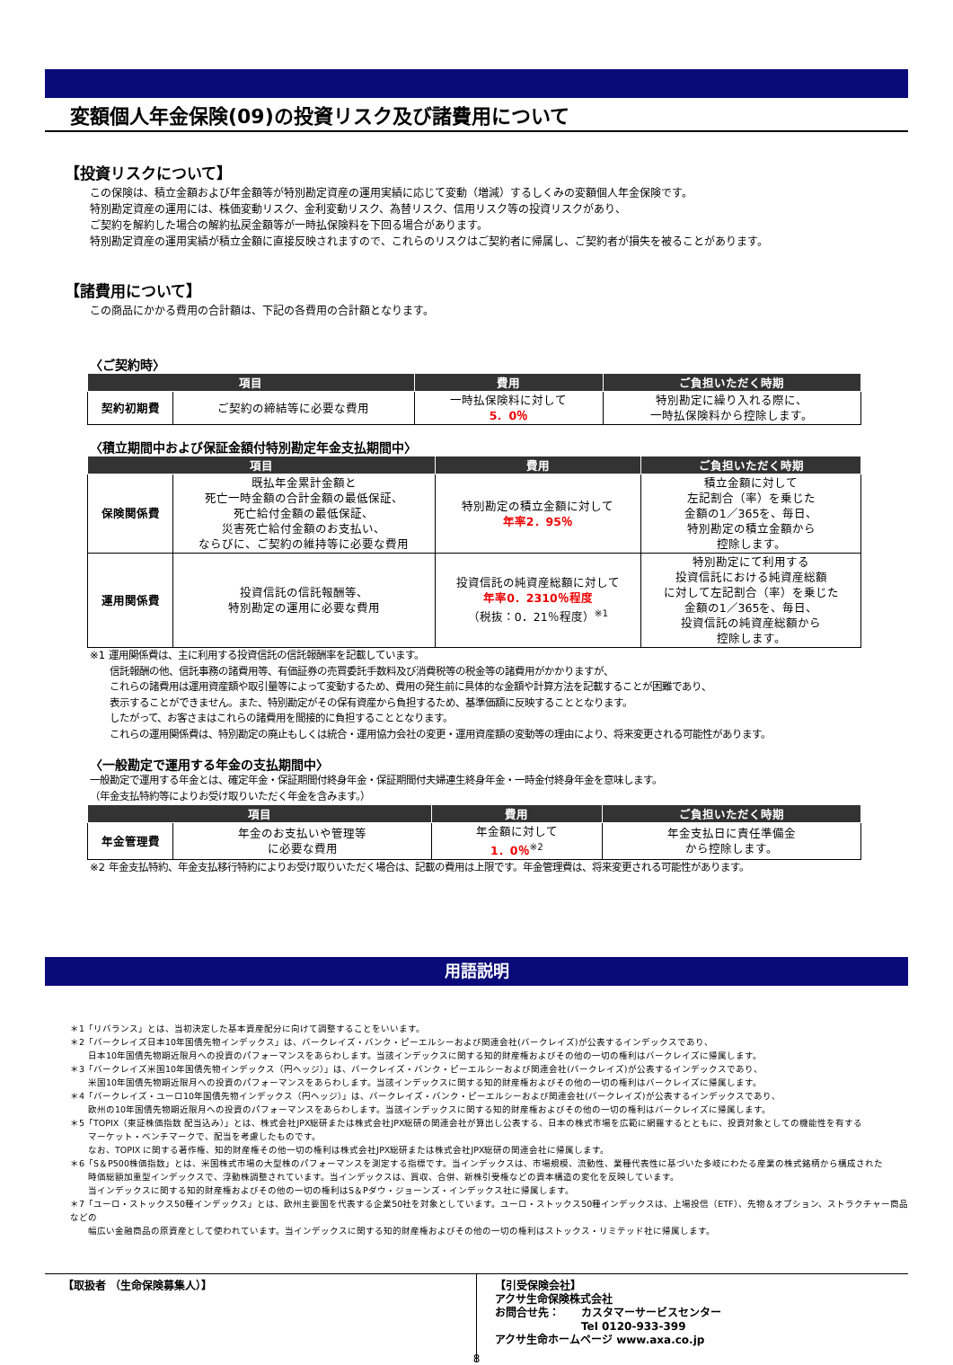変額個人年金保険(09)の投資リスク及び諸費用について
【投資リスクについて】
この保険は、積立金額および年金額等が特別勘定資産の運用実績に応じて変動（増減）するしくみの変額個人年金保険です。
特別勘定資産の運用には、株価変動リスク、金利変動リスク、為替リスク、信用リスク等の投資リスクがあり、
ご契約を解約した場合の解約払戻金額等が一時払保険料を下回る場合があります。
特別勘定資産の運用実績が積立金額に直接反映されますので、これらのリスクはご契約者に帰属し、ご契約者が損失を被ることがあります。
【諸費用について】
この商品にかかる費用の合計額は、下記の各費用の合計額となります。
〈ご契約時〉
| 項目 | | 費用 | ご負担いただく時期 |
| --- | --- | --- | --- |
| 契約初期費 | ご契約の締結等に必要な費用 | 一時払保険料に対して 5．0％ | 特別勘定に繰り入れる際に、 一時払保険料から控除します。 |
〈積立期間中および保証金額付特別勘定年金支払期間中〉
| 項目 | | 費用 | ご負担いただく時期 |
| --- | --- | --- | --- |
| 保険関係費 | 既払年金累計金額と 死亡一時金額の合計金額の最低保証、 死亡給付金額の最低保証、 災害死亡給付金額のお支払い、 ならびに、ご契約の維持等に必要な費用 | 特別勘定の積立金額に対して 年率2．95％ | 積立金額に対して 左記割合（率）を乗じた 金額の1／365を、毎日、 特別勘定の積立金額から 控除します。 |
| 運用関係費 | 投資信託の信託報酬等、 特別勘定の運用に必要な費用 | 投資信託の純資産総額に対して 年率0．2310％程度 （税抜：0．21％程度）<sup>※1</sup> | 特別勘定にて利用する 投資信託における純資産総額 に対して左記割合（率）を乗じた 金額の1／365を、毎日、 投資信託の純資産総額から 控除します。 |
※1 運用関係費は、主に利用する投資信託の信託報酬率を記載しています。
　　信託報酬の他、信託事務の諸費用等、有価証券の売買委託手数料及び消費税等の税金等の諸費用がかかりますが、
　　これらの諸費用は運用資産額や取引量等によって変動するため、費用の発生前に具体的な金額や計算方法を記載することが困難であり、
　　表示することができません。また、特別勘定がその保有資産から負担するため、基準価額に反映することとなります。
　　したがって、お客さまはこれらの諸費用を間接的に負担することとなります。
　　これらの運用関係費は、特別勘定の廃止もしくは統合・運用協力会社の変更・運用資産額の変動等の理由により、将来変更される可能性があります。
〈一般勘定で運用する年金の支払期間中〉
一般勘定で運用する年金とは、確定年金・保証期間付終身年金・保証期間付夫婦連生終身年金・一時金付終身年金を意味します。
（年金支払特約等によりお受け取りいただく年金を含みます。）
| 項目 | | 費用 | ご負担いただく時期 |
| --- | --- | --- | --- |
| 年金管理費 | 年金のお支払いや管理等 に必要な費用 | 年金額に対して 1．0％<sup>※2</sup> | 年金支払日に責任準備金 から控除します。 |
※2 年金支払特約、年金支払移行特約によりお受け取りいただく場合は、記載の費用は上限です。年金管理費は、将来変更される可能性があります。
用語説明
＊1「リバランス」とは、当初決定した基本資産配分に向けて調整することをいいます。
＊2「バークレイズ日本10年国債先物インデックス」は、バークレイズ・バンク・ピーエルシーおよび関連会社(バークレイズ)が公表するインデックスであり、
　　日本10年国債先物期近限月への投資のパフォーマンスをあらわします。当該インデックスに関する知的財産権およびその他の一切の権利はバークレイズに帰属します。
＊3「バークレイズ米国10年国債先物インデックス（円ヘッジ）」は、バークレイズ・バンク・ピーエルシーおよび関連会社(バークレイズ)が公表するインデックスであり、
　　米国10年国債先物期近限月への投資のパフォーマンスをあらわします。当該インデックスに関する知的財産権およびその他の一切の権利はバークレイズに帰属します。
＊4「バークレイズ・ユーロ10年国債先物インデックス（円ヘッジ）」は、バークレイズ・バンク・ピーエルシーおよび関連会社(バークレイズ)が公表するインデックスであり、
　　欧州の10年国債先物期近限月への投資のパフォーマンスをあらわします。当該インデックスに関する知的財産権およびその他の一切の権利はバークレイズに帰属します。
＊5「TOPIX（東証株価指数 配当込み）」とは、株式会社JPX総研または株式会社JPX総研の関連会社が算出し公表する、日本の株式市場を広範に網羅するとともに、投資対象としての機能性を有する
　　マーケット・ベンチマークで、配当を考慮したものです。
　　なお、TOPIX に関する著作権、知的財産権その他一切の権利は株式会社JPX総研または株式会社JPX総研の関連会社に帰属します。
＊6「S＆P500株価指数」とは、米国株式市場の大型株のパフォーマンスを測定する指標です。当インデックスは、市場規模、流動性、業種代表性に基づいた多岐にわたる産業の株式銘柄から構成された
　　時価総額加重型インデックスで、浮動株調整されています。当インデックスは、買収、合併、新株引受権などの資本構造の変化を反映しています。
　　当インデックスに関する知的財産権およびその他の一切の権利はS＆Pダウ・ジョーンズ・インデックス社に帰属します。
＊7「ユーロ・ストックス50種インデックス」とは、欧州主要国を代表する企業50社を対象としています。ユーロ・ストックス50種インデックスは、上場投信（ETF）、先物＆オプション、ストラクチャー商品などの
　　幅広い金融商品の原資産として使われています。当インデックスに関する知的財産権およびその他の一切の権利はストックス・リミテッド社に帰属します。
【取扱者 （生命保険募集人）】
【引受保険会社】
アクサ生命保険株式会社
お問合せ先：　　カスタマーサービスセンター
　　　　　　　　Tel 0120-933-399
アクサ生命ホームページ www.axa.co.jp
8